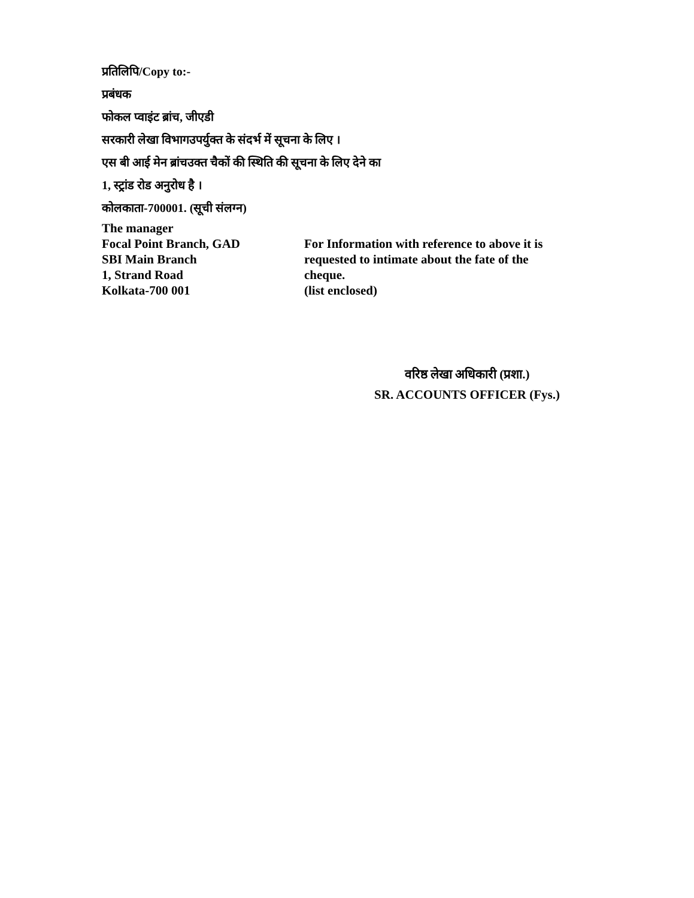प्रतिलिपि/Copy to:-
प्रबंधक
फोकल प्वाइंट ब्रांच, जीएडी
सरकारी लेखा विभागउपर्युक्त के संदर्भ में सूचना के लिए ।
एस बी आई मेन ब्रांचउक्त चैकों की स्थिति की सूचना के लिए देने का
1, स्ट्रांड रोड अनुरोध है ।
कोलकाता-700001. (सूची संलग्न)
The manager
Focal Point Branch, GAD
SBI Main Branch
1, Strand Road
Kolkata-700 001
For Information with reference to above it is requested to intimate about the fate of the cheque.
(list enclosed)
वरिष्ठ लेखा अधिकारी (प्रशा.)
SR. ACCOUNTS OFFICER (Fys.)